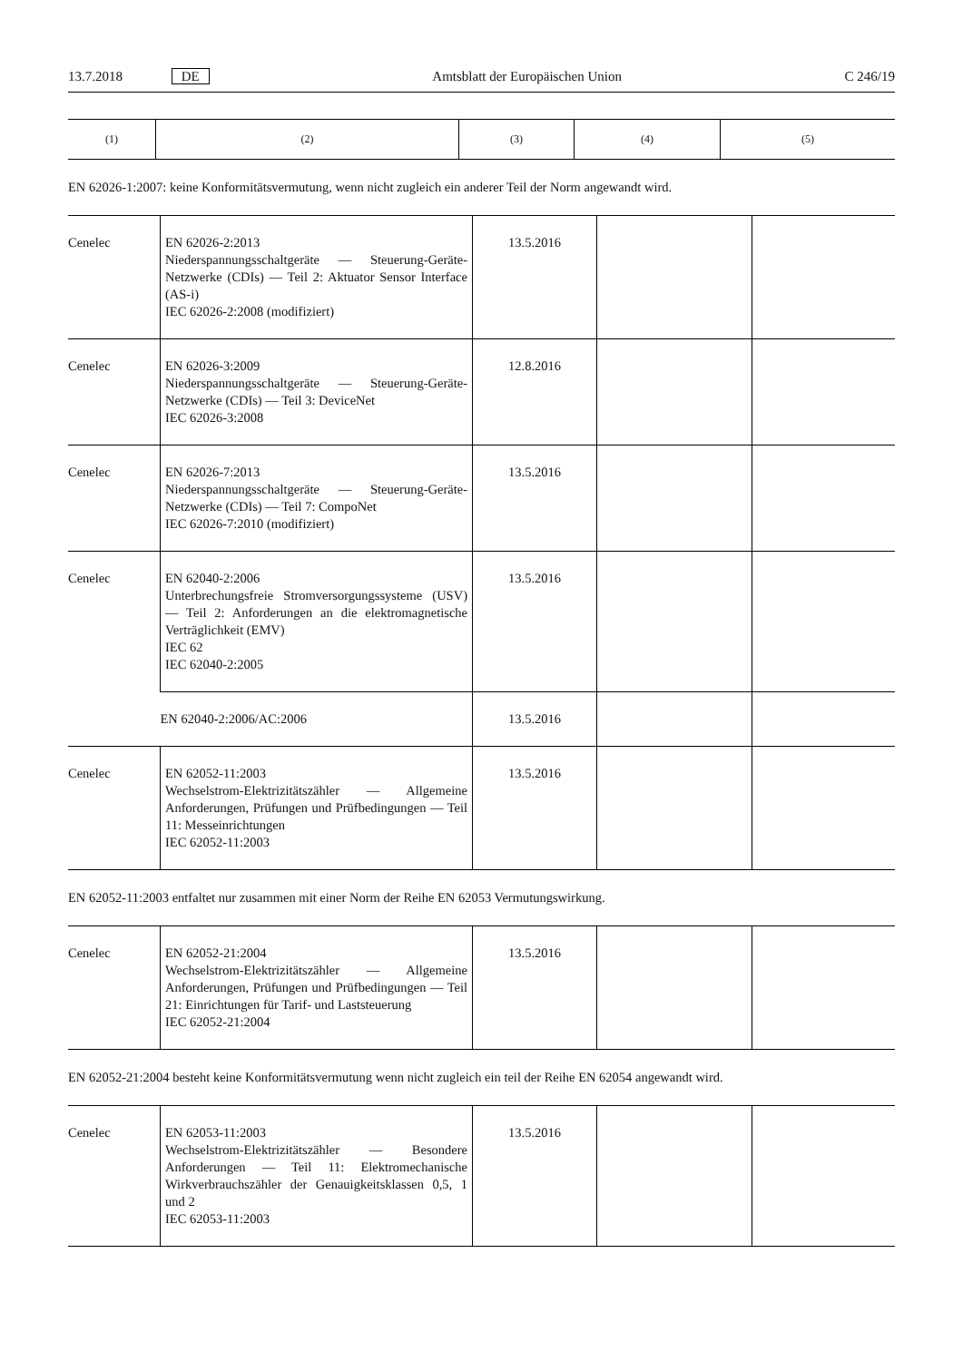13.7.2018 DE Amtsblatt der Europäischen Union C 246/19
| (1) | (2) | (3) | (4) | (5) |
| --- | --- | --- | --- | --- |
EN 62026-1:2007: keine Konformitätsvermutung, wenn nicht zugleich ein anderer Teil der Norm angewandt wird.
| Cenelec | EN 62026-2:2013 Niederspannungsschaltgeräte — Steuerung-Geräte-Netzwerke (CDIs) — Teil 2: Aktuator Sensor Interface (AS-i) IEC 62026-2:2008 (modifiziert) | 13.5.2016 | | |
| Cenelec | EN 62026-3:2009 Niederspannungsschaltgeräte — Steuerung-Geräte-Netzwerke (CDIs) — Teil 3: DeviceNet IEC 62026-3:2008 | 12.8.2016 | | |
| Cenelec | EN 62026-7:2013 Niederspannungsschaltgeräte — Steuerung-Geräte-Netzwerke (CDIs) — Teil 7: CompoNet IEC 62026-7:2010 (modifiziert) | 13.5.2016 | | |
| Cenelec | EN 62040-2:2006 Unterbrechungsfreie Stromversorgungssysteme (USV) — Teil 2: Anforderungen an die elektromagnetische Verträglichkeit (EMV) IEC 62 IEC 62040-2:2005 | 13.5.2016 | | |
| | EN 62040-2:2006/AC:2006 | 13.5.2016 | | |
| Cenelec | EN 62052-11:2003 Wechselstrom-Elektrizitätszähler — Allgemeine Anforderungen, Prüfungen und Prüfbedingungen — Teil 11: Messeinrichtungen IEC 62052-11:2003 | 13.5.2016 | | |
EN 62052-11:2003 entfaltet nur zusammen mit einer Norm der Reihe EN 62053 Vermutungswirkung.
| Cenelec | EN 62052-21:2004 Wechselstrom-Elektrizitätszähler — Allgemeine Anforderungen, Prüfungen und Prüfbedingungen — Teil 21: Einrichtungen für Tarif- und Laststeuerung IEC 62052-21:2004 | 13.5.2016 | | |
EN 62052-21:2004 besteht keine Konformitätsvermutung wenn nicht zugleich ein teil der Reihe EN 62054 angewandt wird.
| Cenelec | EN 62053-11:2003 Wechselstrom-Elektrizitätszähler — Besondere Anforderungen — Teil 11: Elektromechanische Wirkverbrauchszähler der Genauigkeitsklassen 0,5, 1 und 2 IEC 62053-11:2003 | 13.5.2016 | | |